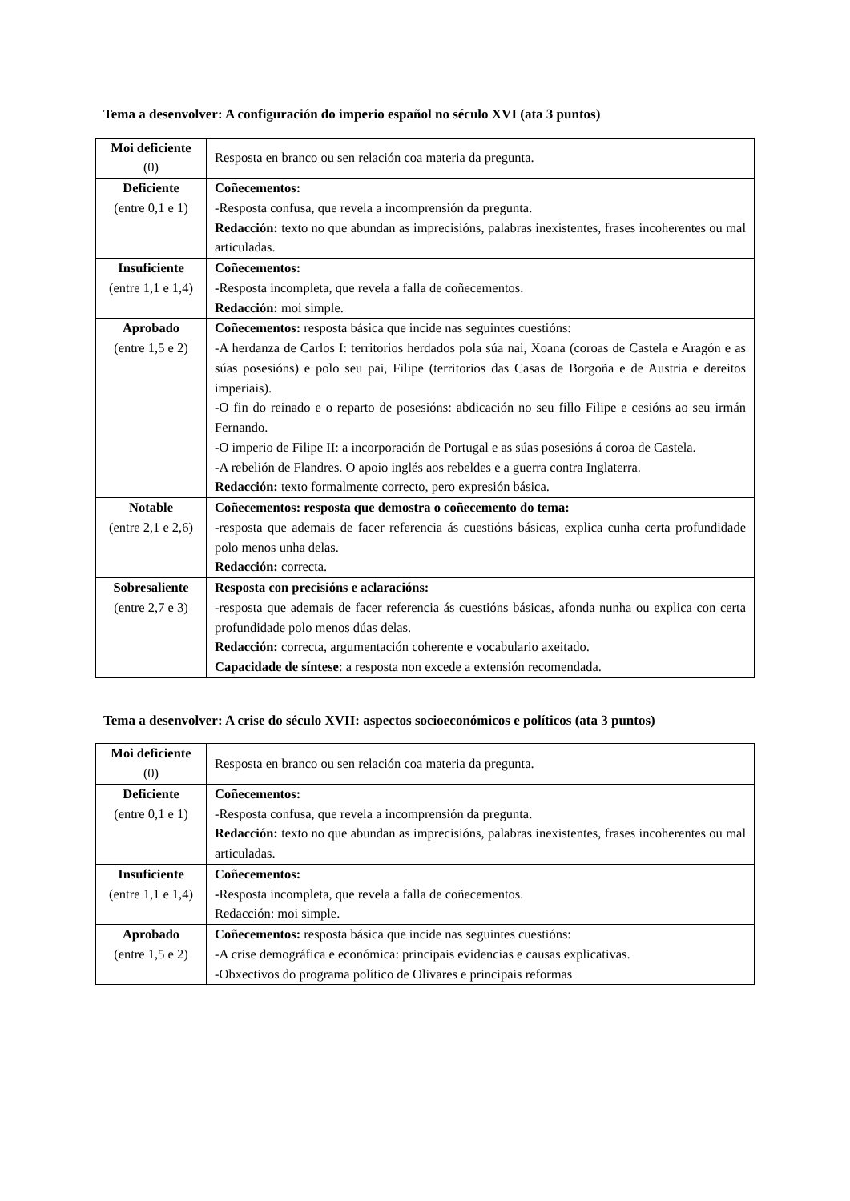Tema a desenvolver: A configuración do imperio español no século XVI (ata 3 puntos)
| Moi deficiente (0) | Resposta en branco ou sen relación coa materia da pregunta. |
| Deficiente (entre 0,1 e 1) | Coñecementos: -Resposta confusa, que revela a incomprensión da pregunta. Redacción: texto no que abundan as imprecisións, palabras inexistentes, frases incoherentes ou mal articuladas. |
| Insuficiente (entre 1,1 e 1,4) | Coñecementos: - Resposta incompleta, que revela a falla de coñecementos. Redacción: moi simple. |
| Aprobado (entre 1,5 e 2) | Coñecementos: resposta básica que incide nas seguintes cuestións: -A herdanza de Carlos I: territorios herdados pola súa nai, Xoana (coroas de Castela e Aragón e as súas posesións) e polo seu pai, Filipe (territorios das Casas de Borgoña e de Austria e dereitos imperiais). -O fin do reinado e o reparto de posesións: abdicación no seu fillo Filipe e cesións ao seu irmán Fernando. -O imperio de Filipe II: a incorporación de Portugal e as súas posesións á coroa de Castela. -A rebelión de Flandres. O apoio inglés aos rebeldes e a guerra contra Inglaterra. Redacción: texto formalmente correcto, pero expresión básica. |
| Notable (entre 2,1 e 2,6) | Coñecementos: resposta que demostra o coñecemento do tema: -resposta que ademais de facer referencia ás cuestións básicas, explica cunha certa profundidade polo menos unha delas. Redacción: correcta. |
| Sobresaliente (entre 2,7 e 3) | Resposta con precisións e aclaracións: -resposta que ademais de facer referencia ás cuestións básicas, afonda nunha ou explica con certa profundidade polo menos dúas delas. Redacción: correcta, argumentación coherente e vocabulario axeitado. Capacidade de síntese : a resposta non excede a extensión recomendada. |
Tema a desenvolver: A crise do século XVII: aspectos socioeconómicos e políticos (ata 3 puntos)
| Moi deficiente (0) | Resposta en branco ou sen relación coa materia da pregunta. |
| Deficiente (entre 0,1 e 1) | Coñecementos: -Resposta confusa, que revela a incomprensión da pregunta. Redacción: texto no que abundan as imprecisións, palabras inexistentes, frases incoherentes ou mal articuladas. |
| Insuficiente (entre 1,1 e 1,4) | Coñecementos: - Resposta incompleta, que revela a falla de coñecementos. Redacción: moi simple. |
| Aprobado (entre 1,5 e 2) | Coñecementos: resposta básica que incide nas seguintes cuestións: -A crise demográfica e económica: principais evidencias e causas explicativas. -Obxectivos do programa político de Olivares e principais reformas |